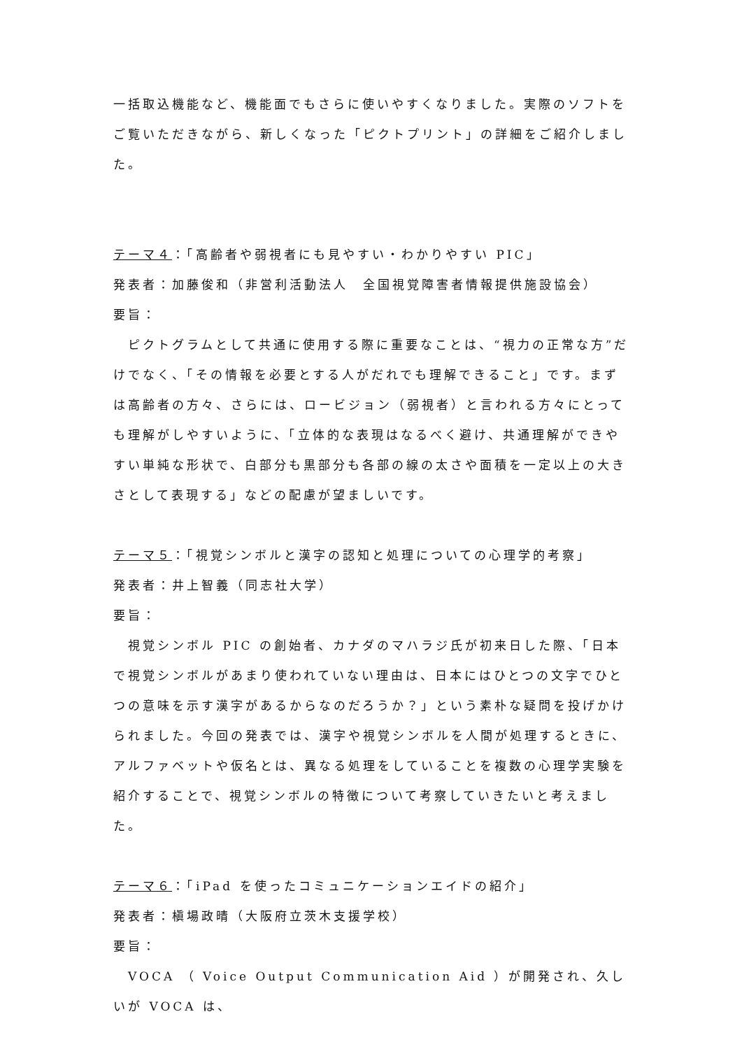一括取込機能など、機能面でもさらに使いやすくなりました。実際のソフトをご覧いただきながら、新しくなった「ピクトプリント」の詳細をご紹介しました。
テーマ４：「高齢者や弱視者にも見やすい・わかりやすい PIC」
発表者：加藤俊和（非営利活動法人　全国視覚障害者情報提供施設協会）
要旨：
　ピクトグラムとして共通に使用する際に重要なことは、“視力の正常な方”だけでなく、「その情報を必要とする人がだれでも理解できること」です。まずは高齢者の方々、さらには、ロービジョン（弱視者）と言われる方々にとっても理解がしやすいように、「立体的な表現はなるべく避け、共通理解ができやすい単純な形状で、白部分も黒部分も各部の線の太さや面積を一定以上の大きさとして表現する」などの配慮が望ましいです。
テーマ５：「視覚シンボルと漢字の認知と処理についての心理学的考察」
発表者：井上智義（同志社大学）
要旨：
　視覚シンボル PIC の創始者、カナダのマハラジ氏が初来日した際、「日本で視覚シンボルがあまり使われていない理由は、日本にはひとつの文字でひとつの意味を示す漢字があるからなのだろうか？」という素朴な疑問を投げかけられました。今回の発表では、漢字や視覚シンボルを人間が処理するときに、アルファベットや仮名とは、異なる処理をしていることを複数の心理学実験を紹介することで、視覚シンボルの特徴について考察していきたいと考えました。
テーマ６：「iPad を使ったコミュニケーションエイドの紹介」
発表者：槇場政晴（大阪府立茨木支援学校）
要旨：
　VOCA （ Voice Output Communication Aid ）が開発され、久しいが VOCA は、